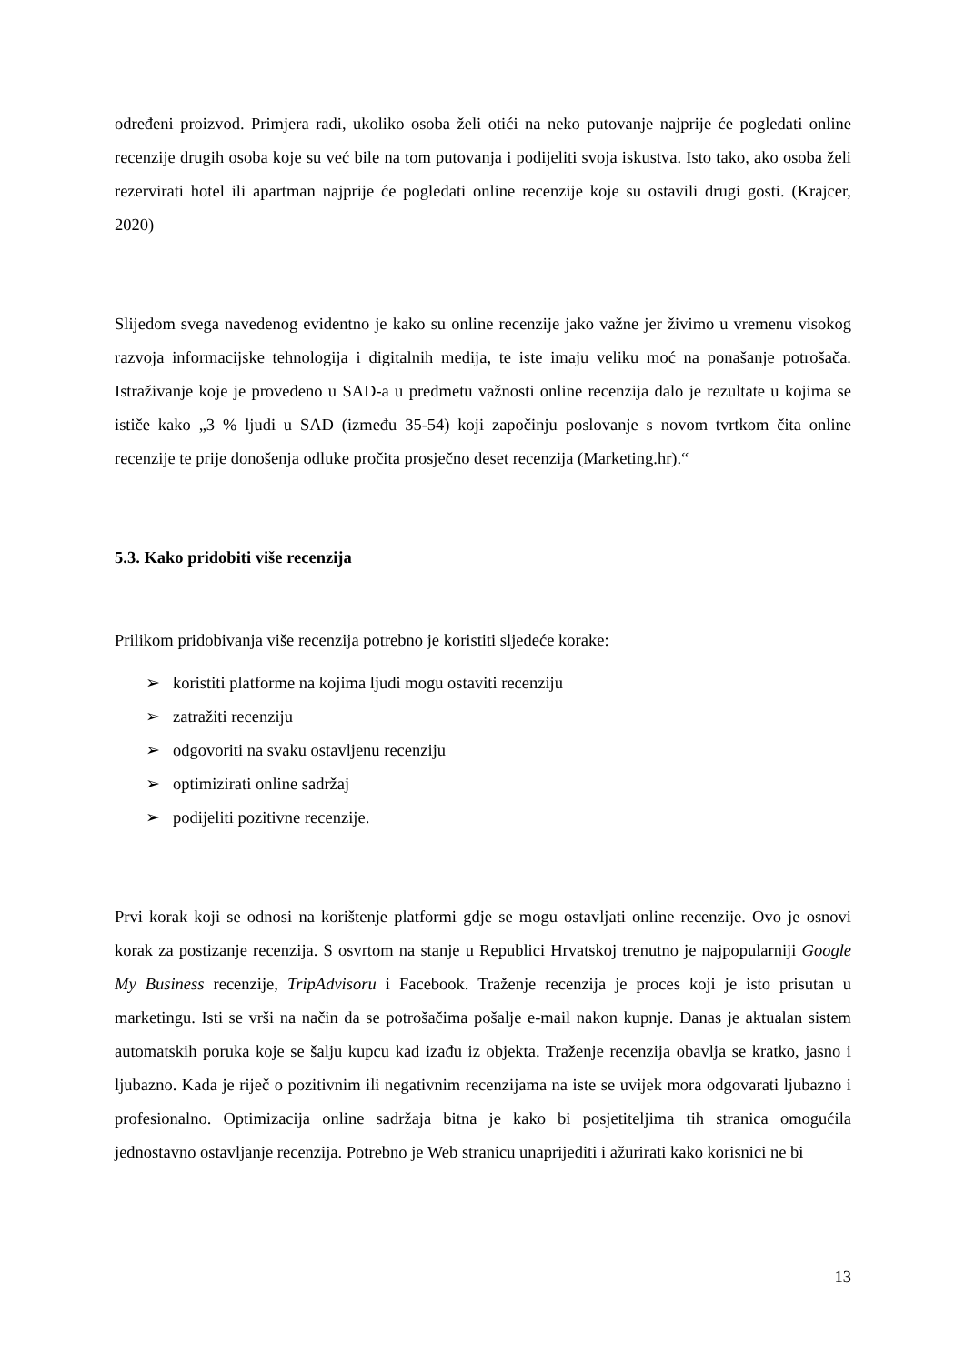određeni proizvod. Primjera radi, ukoliko osoba želi otići na neko putovanje najprije će pogledati online recenzije drugih osoba koje su već bile na tom putovanja i podijeliti svoja iskustva. Isto tako, ako osoba želi rezervirati hotel ili apartman najprije će pogledati online recenzije koje su ostavili drugi gosti. (Krajcer, 2020)
Slijedom svega navedenog evidentno je kako su online recenzije jako važne jer živimo u vremenu visokog razvoja informacijske tehnologija i digitalnih medija, te iste imaju veliku moć na ponašanje potrošača. Istraživanje koje je provedeno u SAD-a u predmetu važnosti online recenzija dalo je rezultate u kojima se ističe kako „3 % ljudi u SAD (između 35-54) koji započinju poslovanje s novom tvrtkom čita online recenzije te prije donošenja odluke pročita prosječno deset recenzija (Marketing.hr).“
5.3. Kako pridobiti više recenzija
Prilikom pridobivanja više recenzija potrebno je koristiti sljedeće korake:
➢ koristiti platforme na kojima ljudi mogu ostaviti recenziju
➢ zatražiti recenziju
➢ odgovoriti na svaku ostavljenu recenziju
➢ optimizirati online sadržaj
➢ podijeliti pozitivne recenzije.
Prvi korak koji se odnosi na korištenje platformi gdje se mogu ostavljati online recenzije. Ovo je osnovi korak za postizanje recenzija. S osvrtom na stanje u Republici Hrvatskoj trenutno je najpopularniji Google My Business recenzije, TripAdvisoru i Facebook. Traženje recenzija je proces koji je isto prisutan u marketingu. Isti se vrši na način da se potrošačima pošalje e-mail nakon kupnje. Danas je aktualan sistem automatskih poruka koje se šalju kupcu kad izađu iz objekta. Traženje recenzija obavlja se kratko, jasno i ljubazno. Kada je riječ o pozitivnim ili negativnim recenzijama na iste se uvijek mora odgovarati ljubazno i profesionalno. Optimizacija online sadržaja bitna je kako bi posjetiteljima tih stranica omogućila jednostavno ostavljanje recenzija. Potrebno je Web stranicu unaprijediti i ažurirati kako korisnici ne bi
13